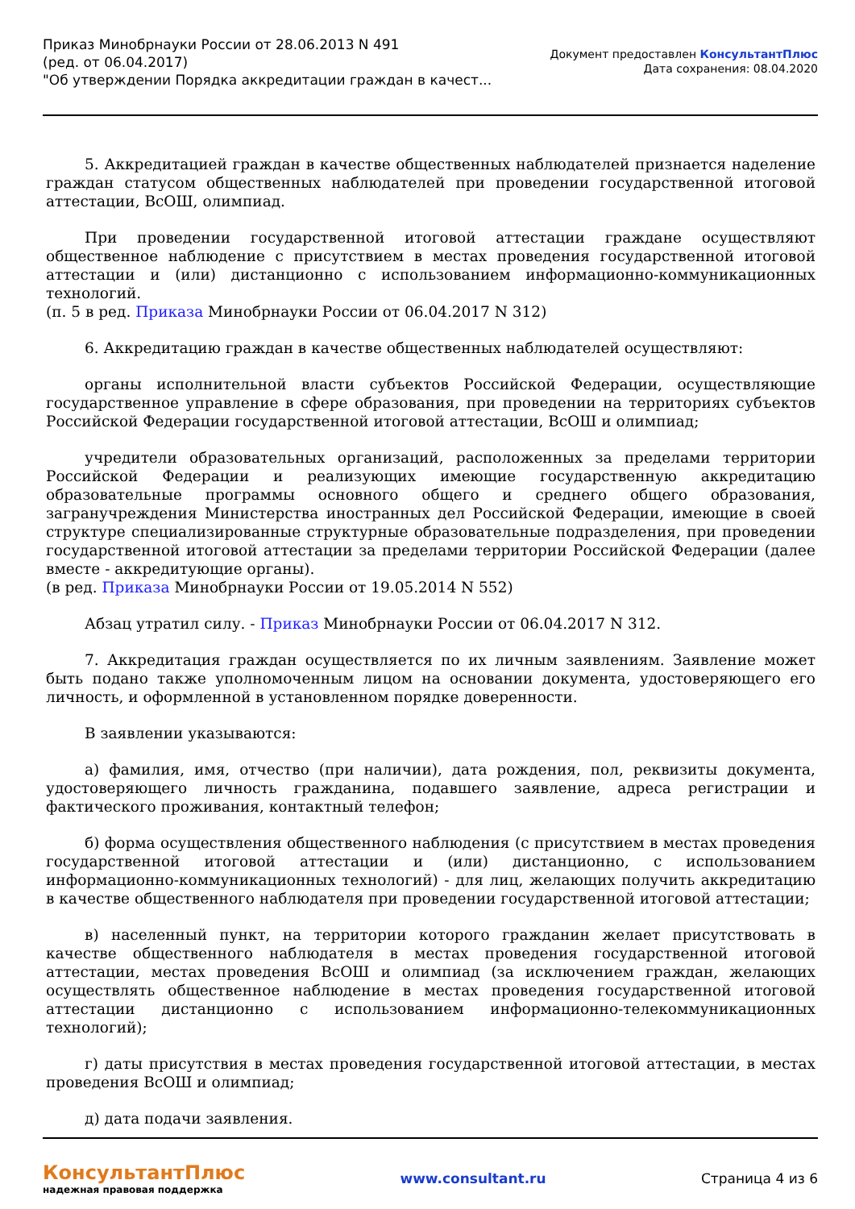Приказ Минобрнауки России от 28.06.2013 N 491
(ред. от 06.04.2017)
"Об утверждении Порядка аккредитации граждан в качест...
Документ предоставлен КонсультантПлюс
Дата сохранения: 08.04.2020
5. Аккредитацией граждан в качестве общественных наблюдателей признается наделение граждан статусом общественных наблюдателей при проведении государственной итоговой аттестации, ВсОШ, олимпиад.
При проведении государственной итоговой аттестации граждане осуществляют общественное наблюдение с присутствием в местах проведения государственной итоговой аттестации и (или) дистанционно с использованием информационно-коммуникационных технологий.
(п. 5 в ред. Приказа Минобрнауки России от 06.04.2017 N 312)
6. Аккредитацию граждан в качестве общественных наблюдателей осуществляют:
органы исполнительной власти субъектов Российской Федерации, осуществляющие государственное управление в сфере образования, при проведении на территориях субъектов Российской Федерации государственной итоговой аттестации, ВсОШ и олимпиад;
учредители образовательных организаций, расположенных за пределами территории Российской Федерации и реализующих имеющие государственную аккредитацию образовательные программы основного общего и среднего общего образования, загранучреждения Министерства иностранных дел Российской Федерации, имеющие в своей структуре специализированные структурные образовательные подразделения, при проведении государственной итоговой аттестации за пределами территории Российской Федерации (далее вместе - аккредитующие органы).
(в ред. Приказа Минобрнауки России от 19.05.2014 N 552)
Абзац утратил силу. - Приказ Минобрнауки России от 06.04.2017 N 312.
7. Аккредитация граждан осуществляется по их личным заявлениям. Заявление может быть подано также уполномоченным лицом на основании документа, удостоверяющего его личность, и оформленной в установленном порядке доверенности.
В заявлении указываются:
а) фамилия, имя, отчество (при наличии), дата рождения, пол, реквизиты документа, удостоверяющего личность гражданина, подавшего заявление, адреса регистрации и фактического проживания, контактный телефон;
б) форма осуществления общественного наблюдения (с присутствием в местах проведения государственной итоговой аттестации и (или) дистанционно, с использованием информационно-коммуникационных технологий) - для лиц, желающих получить аккредитацию в качестве общественного наблюдателя при проведении государственной итоговой аттестации;
в) населенный пункт, на территории которого гражданин желает присутствовать в качестве общественного наблюдателя в местах проведения государственной итоговой аттестации, местах проведения ВсОШ и олимпиад (за исключением граждан, желающих осуществлять общественное наблюдение в местах проведения государственной итоговой аттестации дистанционно с использованием информационно-телекоммуникационных технологий);
г) даты присутствия в местах проведения государственной итоговой аттестации, в местах проведения ВсОШ и олимпиад;
д) дата подачи заявления.
КонсультантПлюс
надежная правовая поддержка
www.consultant.ru Страница 4 из 6